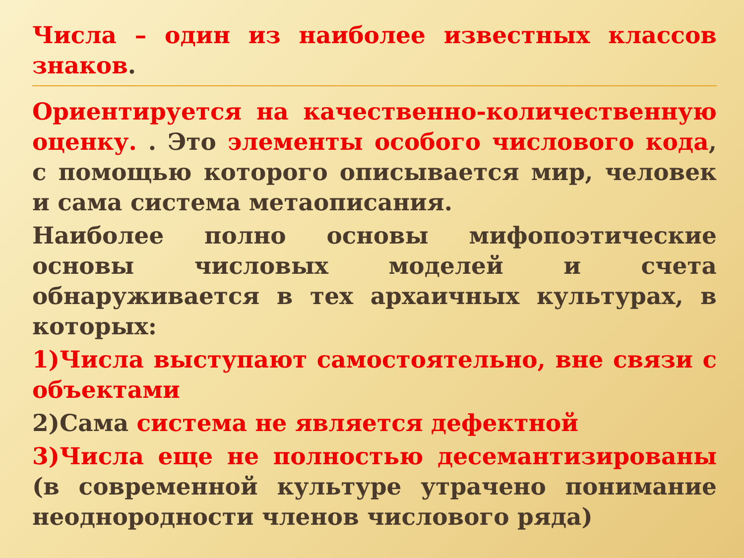Числа – один из наиболее известных классов знаков.
Ориентируется на качественно-количественную оценку. . Это элементы особого числового кода, с помощью которого описывается мир, человек и сама система метаописания.
Наиболее полно основы мифопоэтические основы числовых моделей и счета обнаруживается в тех архаичных культурах, в которых:
1)Числа выступают самостоятельно, вне связи с объектами
2)Сама система не является дефектной
3)Числа еще не полностью десемантизированы (в современной культуре утрачено понимание неоднородности членов числового ряда)